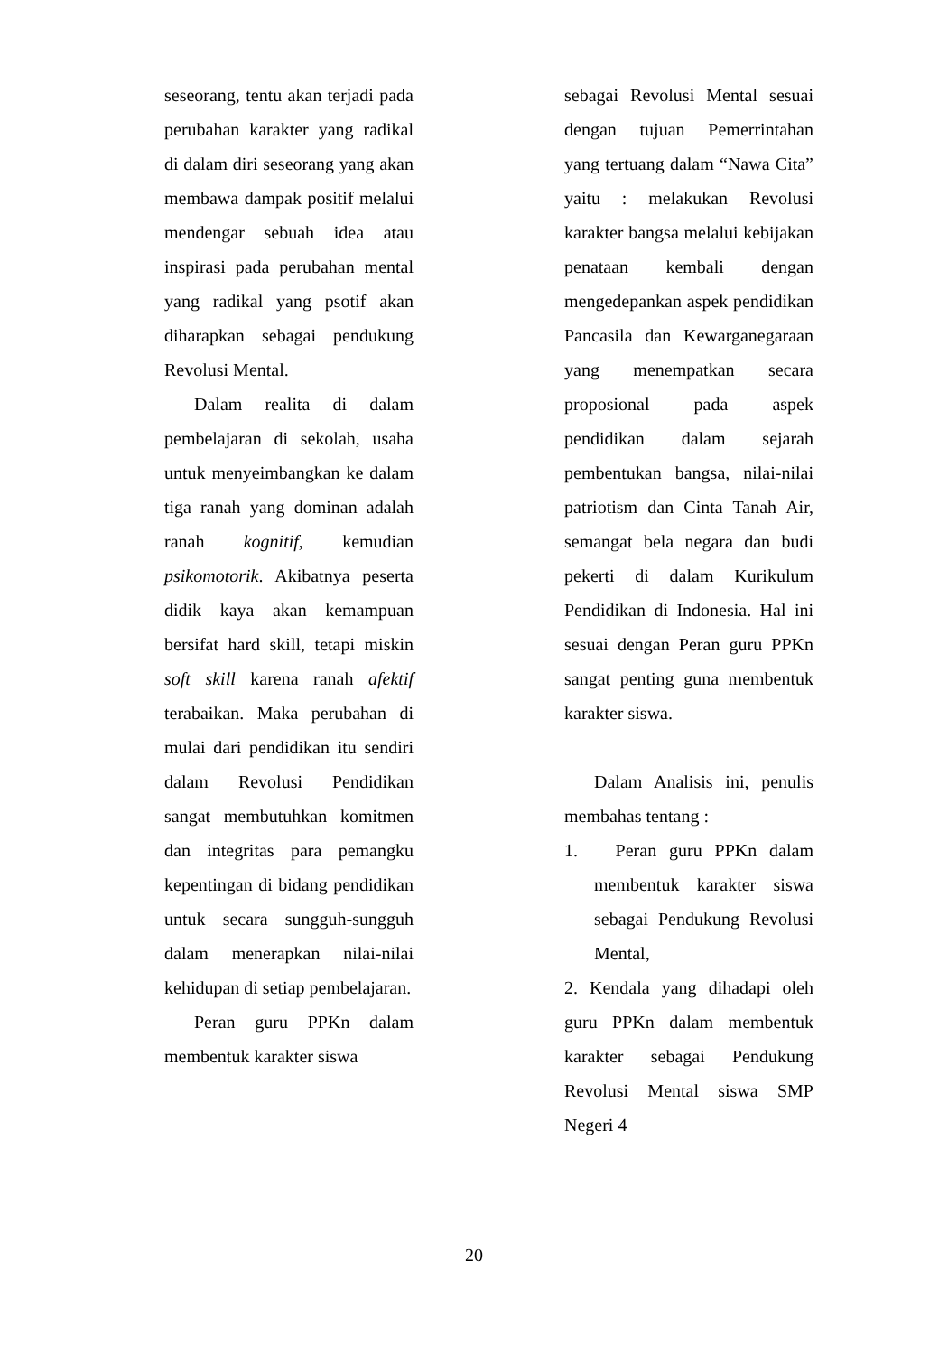seseorang, tentu akan terjadi pada perubahan karakter yang radikal di dalam diri seseorang yang akan membawa dampak positif melalui mendengar sebuah idea atau inspirasi pada perubahan mental yang radikal yang psotif akan diharapkan sebagai pendukung Revolusi Mental.
Dalam realita di dalam pembelajaran di sekolah, usaha untuk menyeimbangkan ke dalam tiga ranah yang dominan adalah ranah kognitif, kemudian psikomotorik. Akibatnya peserta didik kaya akan kemampuan bersifat hard skill, tetapi miskin soft skill karena ranah afektif terabaikan. Maka perubahan di mulai dari pendidikan itu sendiri dalam Revolusi Pendidikan sangat membutuhkan komitmen dan integritas para pemangku kepentingan di bidang pendidikan untuk secara sungguh-sungguh dalam menerapkan nilai-nilai kehidupan di setiap pembelajaran.
Peran guru PPKn dalam membentuk karakter siswa
sebagai Revolusi Mental sesuai dengan tujuan Pemerrintahan yang tertuang dalam “Nawa Cita” yaitu : melakukan Revolusi karakter bangsa melalui kebijakan penataan kembali dengan mengedepankan aspek pendidikan Pancasila dan Kewarganegaraan yang menempatkan secara proposional pada aspek pendidikan dalam sejarah pembentukan bangsa, nilai-nilai patriotism dan Cinta Tanah Air, semangat bela negara dan budi pekerti di dalam Kurikulum Pendidikan di Indonesia. Hal ini sesuai dengan Peran guru PPKn sangat penting guna membentuk karakter siswa.
Dalam Analisis ini, penulis membahas tentang :
1. Peran guru PPKn dalam membentuk karakter siswa sebagai Pendukung Revolusi Mental,
2. Kendala yang dihadapi oleh guru PPKn dalam membentuk karakter sebagai Pendukung Revolusi Mental siswa SMP Negeri 4
20